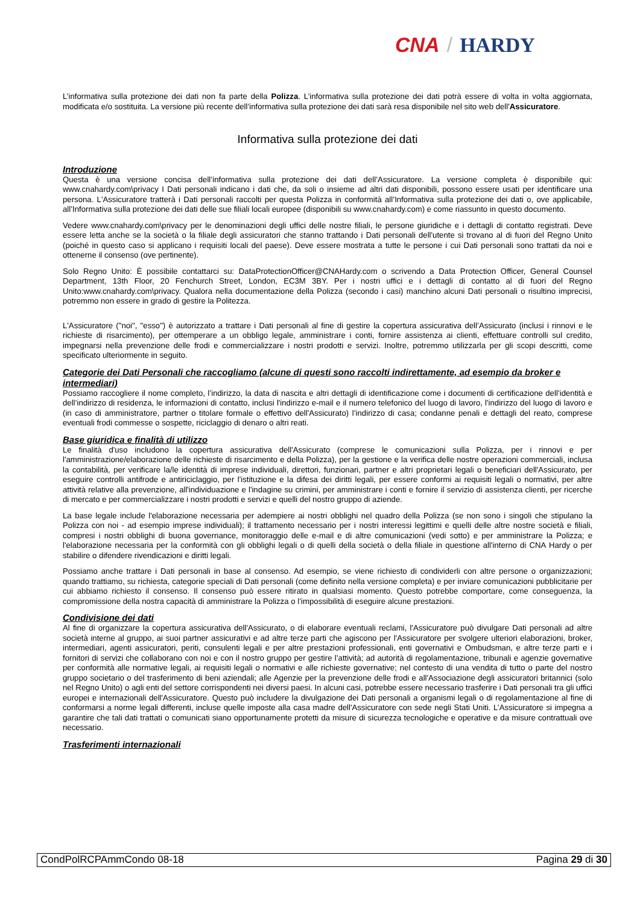CNA / HARDY
L’informativa sulla protezione dei dati non fa parte della Polizza. L’informativa sulla protezione dei dati potrà essere di volta in volta aggiornata, modificata e/o sostituita. La versione più recente dell’informativa sulla protezione dei dati sarà resa disponibile nel sito web dell'Assicuratore.
Informativa sulla protezione dei dati
Introduzione
Questa è una versione concisa dell’informativa sulla protezione dei dati dell’Assicuratore. La versione completa è disponibile qui: www.cnahardy.com\privacy I Dati personali indicano i dati che, da soli o insieme ad altri dati disponibili, possono essere usati per identificare una persona. L'Assicuratore tratterà i Dati personali raccolti per questa Polizza in conformità all’Informativa sulla protezione dei dati o, ove applicabile, all’Informativa sulla protezione dei dati delle sue filiali locali europee (disponibili su www.cnahardy.com) e come riassunto in questo documento.
Vedere www.cnahardy.com\privacy per le denominazioni degli uffici delle nostre filiali, le persone giuridiche e i dettagli di contatto registrati. Deve essere letta anche se la società o la filiale degli assicuratori che stanno trattando i Dati personali dell'utente si trovano al di fuori del Regno Unito (poiché in questo caso si applicano i requisiti locali del paese). Deve essere mostrata a tutte le persone i cui Dati personali sono trattati da noi e ottenerne il consenso (ove pertinente).
Solo Regno Unito: È possibile contattarci su: DataProtectionOfficer@CNAHardy.com o scrivendo a Data Protection Officer, General Counsel Department, 13th Floor, 20 Fenchurch Street, London, EC3M 3BY. Per i nostri uffici e i dettagli di contatto al di fuori del Regno Unito:www.cnahardy.com\privacy. Qualora nella documentazione della Polizza (secondo i casi) manchino alcuni Dati personali o risultino imprecisi, potremmo non essere in grado di gestire la Politezza.
L'Assicuratore ("noi", "esso") è autorizzato a trattare i Dati personali al fine di gestire la copertura assicurativa dell’Assicurato (inclusi i rinnovi e le richieste di risarcimento), per ottemperare a un obbligo legale, amministrare i conti, fornire assistenza ai clienti, effettuare controlli sul credito, impegnarsi nella prevenzione delle frodi e commercializzare i nostri prodotti e servizi. Inoltre, potremmo utilizzarla per gli scopi descritti, come specificato ulteriormente in seguito.
Categorie dei Dati Personali che raccogliamo (alcune di questi sono raccolti indirettamente, ad esempio da broker e intermediari)
Possiamo raccogliere il nome completo, l’indirizzo, la data di nascita e altri dettagli di identificazione come i documenti di certificazione dell’identità e dell’indirizzo di residenza, le informazioni di contatto, inclusi l'indirizzo e-mail e il numero telefonico del luogo di lavoro, l'indirizzo del luogo di lavoro e (in caso di amministratore, partner o titolare formale o effettivo dell'Assicurato) l’indirizzo di casa; condanne penali e dettagli del reato, comprese eventuali frodi commesse o sospette, riciclaggio di denaro o altri reati.
Base giuridica e finalità di utilizzo
Le finalità d'uso includono la copertura assicurativa dell'Assicurato (comprese le comunicazioni sulla Polizza, per i rinnovi e per l'amministrazione/elaborazione delle richieste di risarcimento e della Polizza), per la gestione e la verifica delle nostre operazioni commerciali, inclusa la contabilità, per verificare la/le identità di imprese individuali, direttori, funzionari, partner e altri proprietari legali o beneficiari dell'Assicurato, per eseguire controlli antifrode e antiriciclaggio, per l'istituzione e la difesa dei diritti legali, per essere conformi ai requisiti legali o normativi, per altre attività relative alla prevenzione, all'individuazione e l'indagine su crimini, per amministrare i conti e fornire il servizio di assistenza clienti, per ricerche di mercato e per commercializzare i nostri prodotti e servizi e quelli del nostro gruppo di aziende.
La base legale include l'elaborazione necessaria per adempiere ai nostri obblighi nel quadro della Polizza (se non sono i singoli che stipulano la Polizza con noi - ad esempio imprese individuali); il trattamento necessario per i nostri interessi legittimi e quelli delle altre nostre società e filiali, compresi i nostri obblighi di buona governance, monitoraggio delle e-mail e di altre comunicazioni (vedi sotto) e per amministrare la Polizza; e l'elaborazione necessaria per la conformità con gli obblighi legali o di quelli della società o della filiale in questione all'interno di CNA Hardy o per stabilire o difendere rivendicazioni e diritti legali.
Possiamo anche trattare i Dati personali in base al consenso. Ad esempio, se viene richiesto di condividerli con altre persone o organizzazioni; quando trattiamo, su richiesta, categorie speciali di Dati personali (come definito nella versione completa) e per inviare comunicazioni pubblicitarie per cui abbiamo richiesto il consenso. Il consenso può essere ritirato in qualsiasi momento. Questo potrebbe comportare, come conseguenza, la compromissione della nostra capacità di amministrare la Polizza o l’impossibilità di eseguire alcune prestazioni.
Condivisione dei dati
Al fine di organizzare la copertura assicurativa dell'Assicurato, o di elaborare eventuali reclami, l'Assicuratore può divulgare Dati personali ad altre società interne al gruppo, ai suoi partner assicurativi e ad altre terze parti che agiscono per l'Assicuratore per svolgere ulteriori elaborazioni, broker, intermediari, agenti assicuratori, periti, consulenti legali e per altre prestazioni professionali, enti governativi e Ombudsman, e altre terze parti e i fornitori di servizi che collaborano con noi e con il nostro gruppo per gestire l’attività; ad autorità di regolamentazione, tribunali e agenzie governative per conformità alle normative legali, ai requisiti legali o normativi e alle richieste governative; nel contesto di una vendita di tutto o parte del nostro gruppo societario o del trasferimento di beni aziendali; alle Agenzie per la prevenzione delle frodi e all'Associazione degli assicuratori britannici (solo nel Regno Unito) o agli enti del settore corrispondenti nei diversi paesi. In alcuni casi, potrebbe essere necessario trasferire i Dati personali tra gli uffici europei e internazionali dell'Assicuratore. Questo può includere la divulgazione dei Dati personali a organismi legali o di regolamentazione al fine di conformarsi a norme legali differenti, incluse quelle imposte alla casa madre dell'Assicuratore con sede negli Stati Uniti. L’Assicuratore si impegna a garantire che tali dati trattati o comunicati siano opportunamente protetti da misure di sicurezza tecnologiche e operative e da misure contrattuali ove necessario.
Trasferimenti internazionali
CondPolRCPAmmCondo 08-18 Pagina 29 di 30